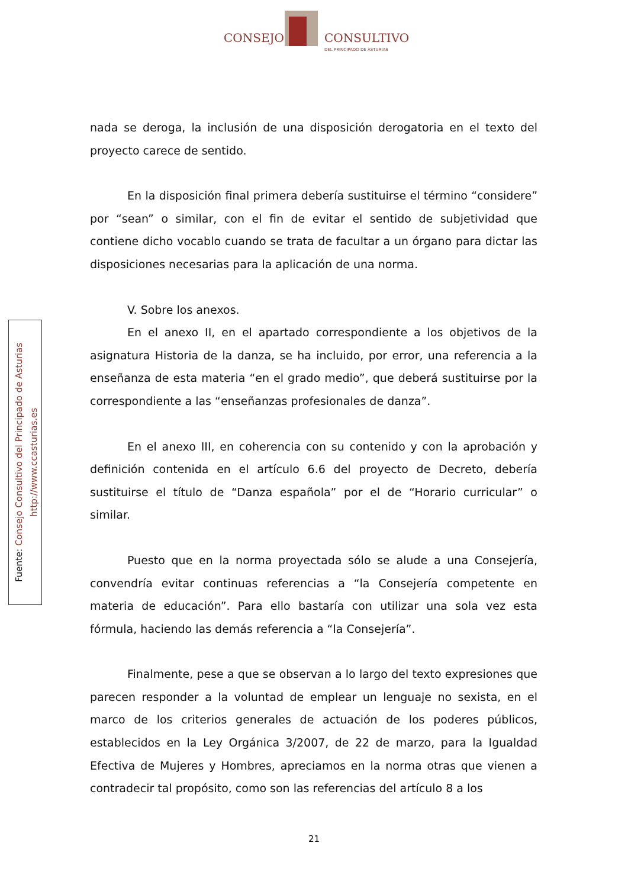CONSEJO CONSULTIVO
DEL PRINCIPADO DE ASTURIAS
Fuente: Consejo Consultivo del Principado de Asturias
http://www.ccasturias.es
nada se deroga, la inclusión de una disposición derogatoria en el texto del proyecto carece de sentido.
En la disposición final primera debería sustituirse el término “considere” por “sean” o similar, con el fin de evitar el sentido de subjetividad que contiene dicho vocablo cuando se trata de facultar a un órgano para dictar las disposiciones necesarias para la aplicación de una norma.
V. Sobre los anexos.
En el anexo II, en el apartado correspondiente a los objetivos de la asignatura Historia de la danza, se ha incluido, por error, una referencia a la enseñanza de esta materia “en el grado medio”, que deberá sustituirse por la correspondiente a las “enseñanzas profesionales de danza”.
En el anexo III, en coherencia con su contenido y con la aprobación y definición contenida en el artículo 6.6 del proyecto de Decreto, debería sustituirse el título de “Danza española” por el de “Horario curricular” o similar.
Puesto que en la norma proyectada sólo se alude a una Consejería, convendría evitar continuas referencias a “la Consejería competente en materia de educación”. Para ello bastaría con utilizar una sola vez esta fórmula, haciendo las demás referencia a “la Consejería”.
Finalmente, pese a que se observan a lo largo del texto expresiones que parecen responder a la voluntad de emplear un lenguaje no sexista, en el marco de los criterios generales de actuación de los poderes públicos, establecidos en la Ley Orgánica 3/2007, de 22 de marzo, para la Igualdad Efectiva de Mujeres y Hombres, apreciamos en la norma otras que vienen a contradecir tal propósito, como son las referencias del artículo 8 a los
21